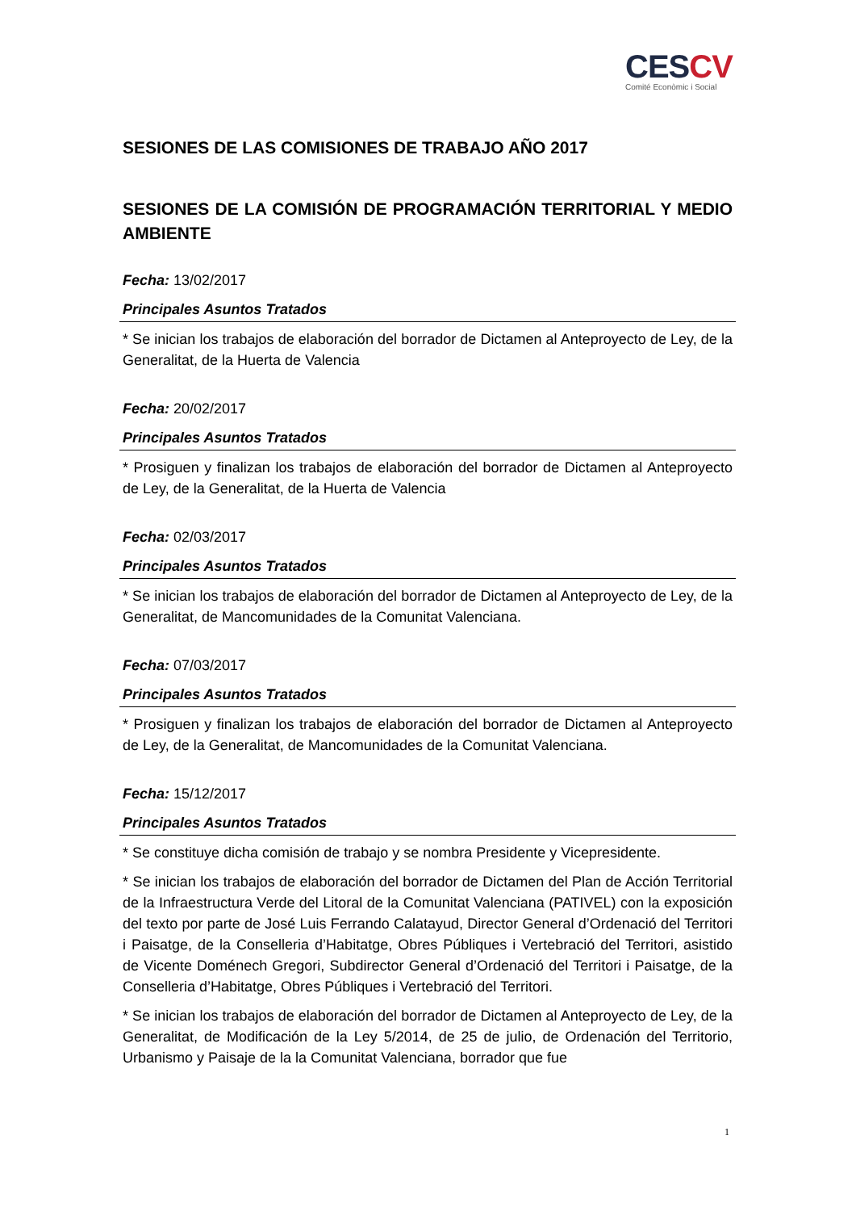CESCV
Comité Econòmic i Social
SESIONES DE LAS COMISIONES DE TRABAJO AÑO 2017
SESIONES DE LA COMISIÓN DE PROGRAMACIÓN TERRITORIAL Y MEDIO AMBIENTE
Fecha: 13/02/2017
Principales Asuntos Tratados
* Se inician los trabajos de elaboración del borrador de Dictamen al Anteproyecto de Ley, de la Generalitat, de la Huerta de Valencia
Fecha: 20/02/2017
Principales Asuntos Tratados
* Prosiguen y finalizan los trabajos de elaboración del borrador de Dictamen al Anteproyecto de Ley, de la Generalitat, de la Huerta de Valencia
Fecha: 02/03/2017
Principales Asuntos Tratados
* Se inician los trabajos de elaboración del borrador de Dictamen al Anteproyecto de Ley, de la Generalitat, de Mancomunidades de la Comunitat Valenciana.
Fecha: 07/03/2017
Principales Asuntos Tratados
* Prosiguen y finalizan los trabajos de elaboración del borrador de Dictamen al Anteproyecto de Ley, de la Generalitat, de Mancomunidades de la Comunitat Valenciana.
Fecha: 15/12/2017
Principales Asuntos Tratados
* Se constituye dicha comisión de trabajo y se nombra Presidente y Vicepresidente.
* Se inician los trabajos de elaboración del borrador de Dictamen del Plan de Acción Territorial de la Infraestructura Verde del Litoral de la Comunitat Valenciana (PATIVEL) con la exposición del texto por parte de José Luis Ferrando Calatayud, Director General d’Ordenació del Territori i Paisatge, de la Conselleria d’Habitatge, Obres Públiques i Vertebració del Territori, asistido de Vicente Doménech Gregori, Subdirector General d’Ordenació del Territori i Paisatge, de la Conselleria d’Habitatge, Obres Públiques i Vertebració del Territori.
* Se inician los trabajos de elaboración del borrador de Dictamen al Anteproyecto de Ley, de la Generalitat, de Modificación de la Ley 5/2014, de 25 de julio, de Ordenación del Territorio, Urbanismo y Paisaje de la la Comunitat Valenciana, borrador que fue
1